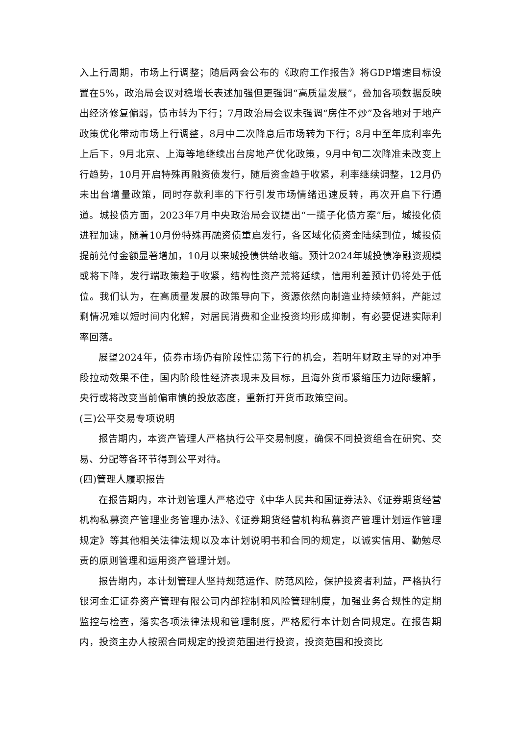入上行周期，市场上行调整；随后两会公布的《政府工作报告》将GDP增速目标设置在5%，政治局会议对稳增长表述加强但更强调“高质量发展”，叠加各项数据反映出经济修复偏弱，债市转为下行；7月政治局会议未强调“房住不炒”及各地对于地产政策优化带动市场上行调整，8月中二次降息后市场转为下行；8月中至年底利率先上后下，9月北京、上海等地继续出台房地产优化政策，9月中旬二次降准未改变上行趋势，10月开启特殊再融资债发行，随后资金趋于收紧，利率继续调整，12月仍未出台增量政策，同时存款利率的下行引发市场情绪迅速反转，再次开启下行通道。城投债方面，2023年7月中央政治局会议提出“一揽子化债方案”后，城投化债进程加速，随着10月份特殊再融资债重启发行，各区域化债资金陆续到位，城投债提前兑付金额显著增加，10月以来城投债供给收缩。预计2024年城投债净融资规模或将下降，发行端政策趋于收紧，结构性资产荒将延续，信用利差预计仍将处于低位。我们认为，在高质量发展的政策导向下，资源依然向制造业持续倾斜，产能过剩情况难以短时间内化解，对居民消费和企业投资均形成抑制，有必要促进实际利率回落。
展望2024年，债券市场仍有阶段性震荡下行的机会，若明年财政主导的对冲手段拉动效果不佳，国内阶段性经济表现未及目标，且海外货币紧缩压力边际缓解，央行或将改变当前偏审慎的投放态度，重新打开货币政策空间。
(三)公平交易专项说明
报告期内，本资产管理人严格执行公平交易制度，确保不同投资组合在研究、交易、分配等各环节得到公平对待。
(四)管理人履职报告
在报告期内，本计划管理人严格遵守《中华人民共和国证券法》、《证券期货经营机构私募资产管理业务管理办法》、《证券期货经营机构私募资产管理计划运作管理规定》等其他相关法律法规以及本计划说明书和合同的规定，以诚实信用、勤勉尽责的原则管理和运用资产管理计划。
报告期内，本计划管理人坚持规范运作、防范风险，保护投资者利益，严格执行银河金汇证券资产管理有限公司内部控制和风险管理制度，加强业务合规性的定期监控与检查，落实各项法律法规和管理制度，严格履行本计划合同规定。在报告期内，投资主办人按照合同规定的投资范围进行投资，投资范围和投资比